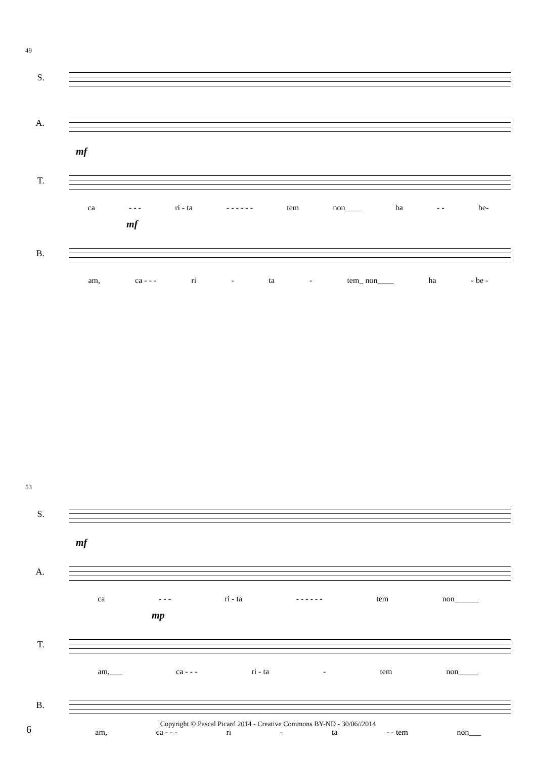49
S.
A.
mf
T.
ca - - - ri - ta - - - - - - tem non____ ha - - be-
mf
B.
am, ca - - - ri - ta - tem_ non____ ha - be -
53
S.
mf
A.
ca - - - ri - ta - - - - - - tem non______
mp
T.
am,___ ca - - - ri - ta - tem non_____
B.
am, ca - - - ri - ta - - tem non___
6
Copyright © Pascal Picard 2014 - Creative Commons BY-ND - 30/06//2014